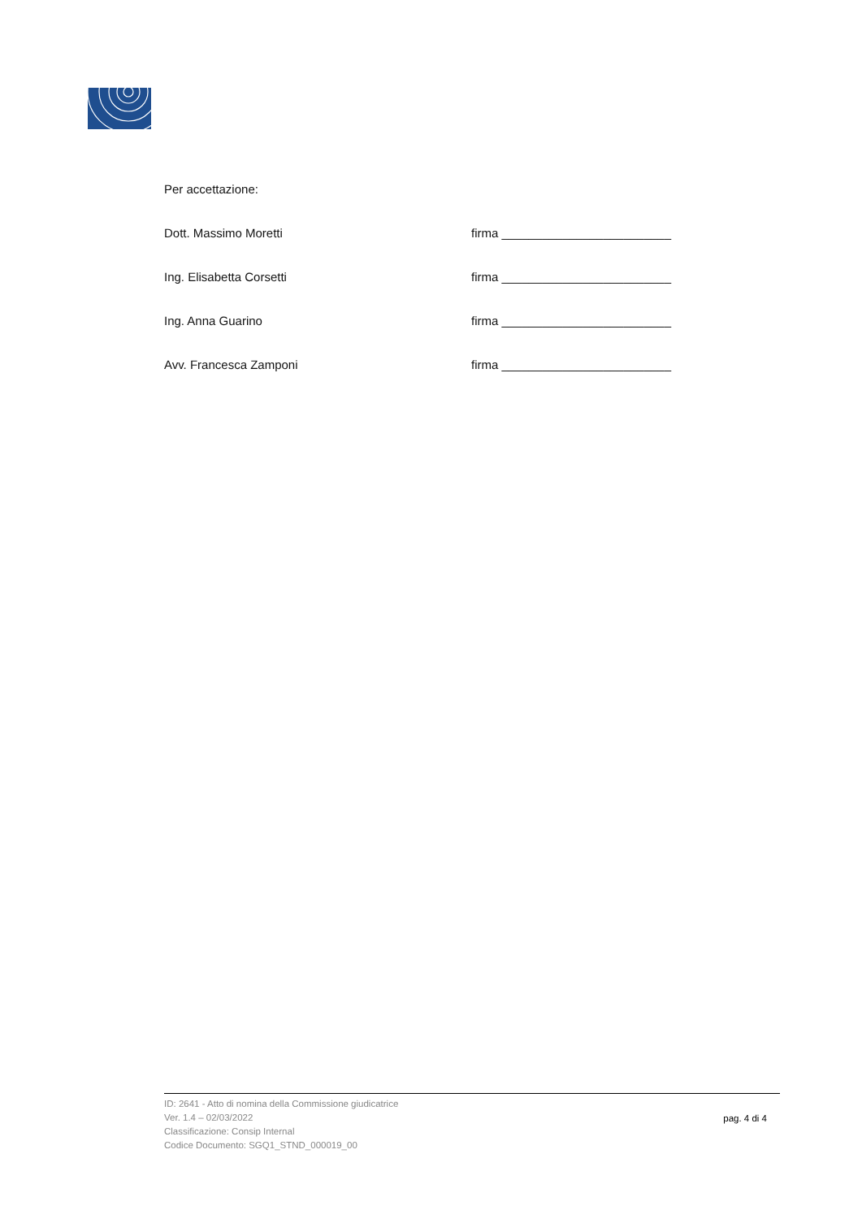Per accettazione:
Dott. Massimo Moretti firma _________________________
Ing. Elisabetta Corsetti firma _________________________
Ing. Anna Guarino firma _________________________
Avv. Francesca Zamponi firma _________________________
ID: 2641 - Atto di nomina della Commissione giudicatrice
Ver. 1.4 – 02/03/2022
Classificazione: Consip Internal
Codice Documento: SGQ1_STND_000019_00
pag. 4 di 4